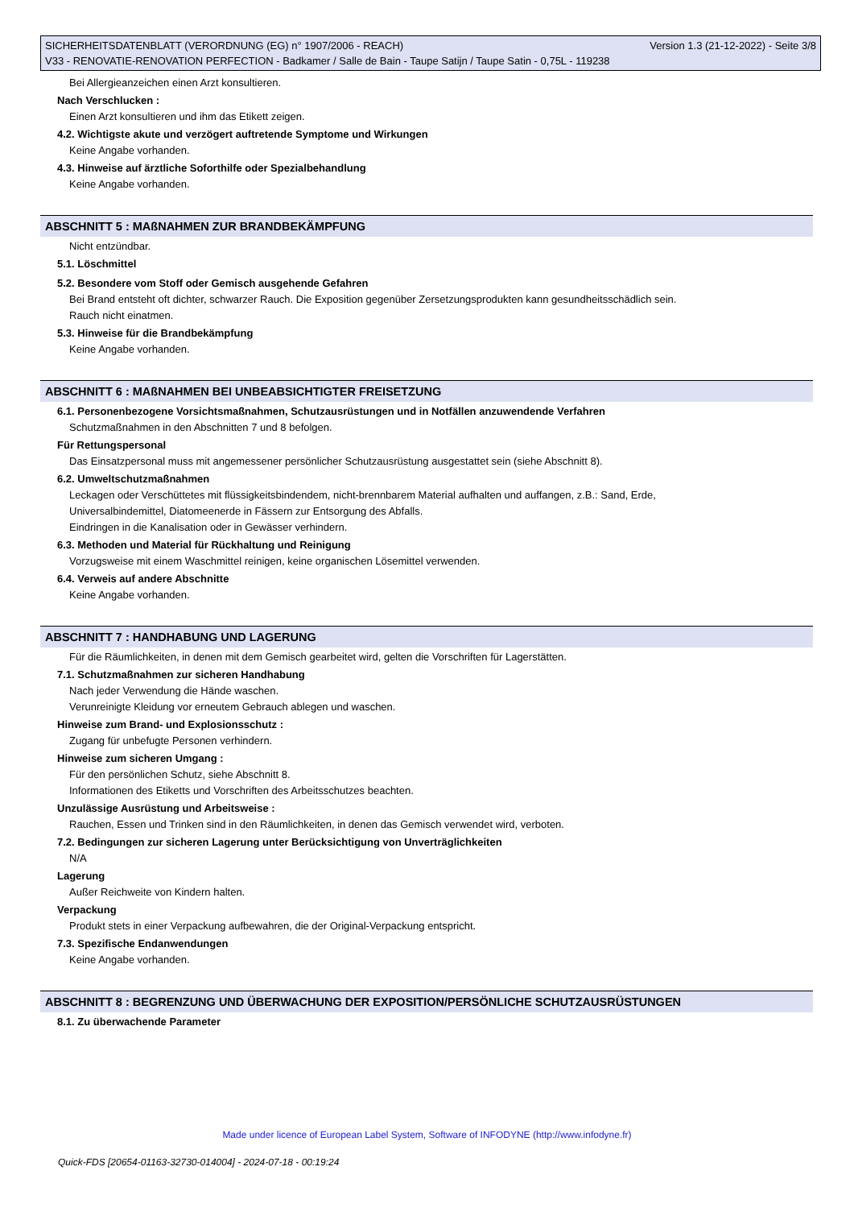SICHERHEITSDATENBLATT (VERORDNUNG (EG) n° 1907/2006 - REACH) Version 1.3 (21-12-2022) - Seite 3/8
V33 - RENOVATIE-RENOVATION PERFECTION - Badkamer / Salle de Bain - Taupe Satijn / Taupe Satin - 0,75L - 119238
Bei Allergieanzeichen einen Arzt konsultieren.
Nach Verschlucken :
Einen Arzt konsultieren und ihm das Etikett zeigen.
4.2. Wichtigste akute und verzögert auftretende Symptome und Wirkungen
Keine Angabe vorhanden.
4.3. Hinweise auf ärztliche Soforthilfe oder Spezialbehandlung
Keine Angabe vorhanden.
ABSCHNITT 5 : MAßNAHMEN ZUR BRANDBEKÄMPFUNG
Nicht entzündbar.
5.1. Löschmittel
5.2. Besondere vom Stoff oder Gemisch ausgehende Gefahren
Bei Brand entsteht oft dichter, schwarzer Rauch. Die Exposition gegenüber Zersetzungsprodukten kann gesundheitsschädlich sein.
Rauch nicht einatmen.
5.3. Hinweise für die Brandbekämpfung
Keine Angabe vorhanden.
ABSCHNITT 6 : MAßNAHMEN BEI UNBEABSICHTIGTER FREISETZUNG
6.1. Personenbezogene Vorsichtsmaßnahmen, Schutzausrüstungen und in Notfällen anzuwendende Verfahren
Schutzmaßnahmen in den Abschnitten 7 und 8 befolgen.
Für Rettungspersonal
Das Einsatzpersonal muss mit angemessener persönlicher Schutzausrüstung ausgestattet sein (siehe Abschnitt 8).
6.2. Umweltschutzmaßnahmen
Leckagen oder Verschüttetes mit flüssigkeitsbindendem, nicht-brennbarem Material aufhalten und auffangen, z.B.: Sand, Erde,
Universalbindemittel, Diatomeenerde in Fässern zur Entsorgung des Abfalls.
Eindringen in die Kanalisation oder in Gewässer verhindern.
6.3. Methoden und Material für Rückhaltung und Reinigung
Vorzugsweise mit einem Waschmittel reinigen, keine organischen Lösemittel verwenden.
6.4. Verweis auf andere Abschnitte
Keine Angabe vorhanden.
ABSCHNITT 7 : HANDHABUNG UND LAGERUNG
Für die Räumlichkeiten, in denen mit dem Gemisch gearbeitet wird, gelten die Vorschriften für Lagerstätten.
7.1. Schutzmaßnahmen zur sicheren Handhabung
Nach jeder Verwendung die Hände waschen.
Verunreinigte Kleidung vor erneutem Gebrauch ablegen und waschen.
Hinweise zum Brand- und Explosionsschutz :
Zugang für unbefugte Personen verhindern.
Hinweise zum sicheren Umgang :
Für den persönlichen Schutz, siehe Abschnitt 8.
Informationen des Etiketts und Vorschriften des Arbeitsschutzes beachten.
Unzulässige Ausrüstung und Arbeitsweise :
Rauchen, Essen und Trinken sind in den Räumlichkeiten, in denen das Gemisch verwendet wird, verboten.
7.2. Bedingungen zur sicheren Lagerung unter Berücksichtigung von Unverträglichkeiten
N/A
Lagerung
Außer Reichweite von Kindern halten.
Verpackung
Produkt stets in einer Verpackung aufbewahren, die der Original-Verpackung entspricht.
7.3. Spezifische Endanwendungen
Keine Angabe vorhanden.
ABSCHNITT 8 : BEGRENZUNG UND ÜBERWACHUNG DER EXPOSITION/PERSÖNLICHE SCHUTZAUSRÜSTUNGEN
8.1. Zu überwachende Parameter
Made under licence of European Label System, Software of INFODYNE (http://www.infodyne.fr)
Quick-FDS [20654-01163-32730-014004] - 2024-07-18 - 00:19:24